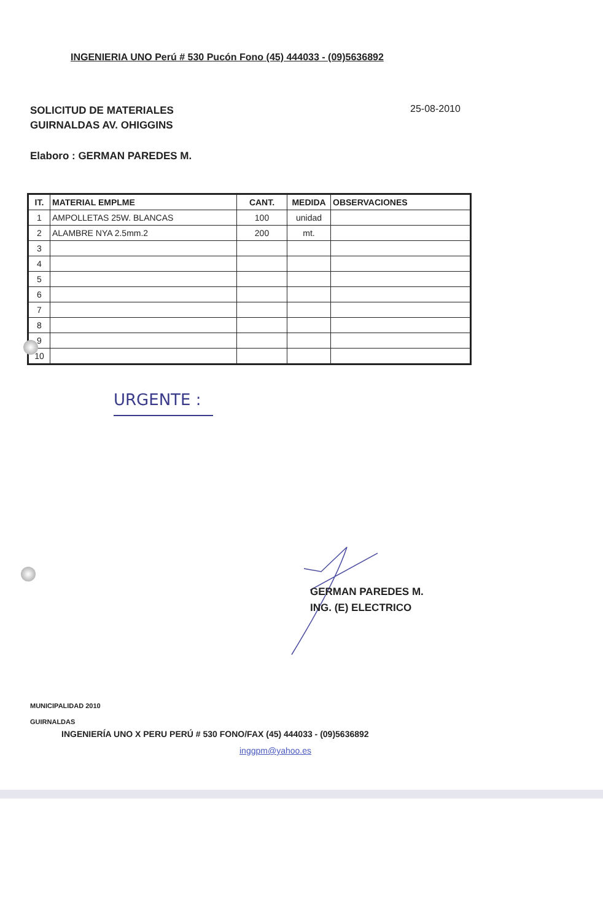INGENIERIA UNO Perú # 530 Pucón Fono (45) 444033 - (09)5636892
SOLICITUD DE MATERIALES
GUIRNALDAS AV. OHIGGINS
25-08-2010
Elaboro : GERMAN PAREDES M.
| IT. | MATERIAL EMPLME | CANT. | MEDIDA | OBSERVACIONES |
| --- | --- | --- | --- | --- |
| 1 | AMPOLLETAS 25W. BLANCAS | 100 | unidad | |
| 2 | ALAMBRE NYA 2.5mm.2 | 200 | mt. | |
| 3 | | | | |
| 4 | | | | |
| 5 | | | | |
| 6 | | | | |
| 7 | | | | |
| 8 | | | | |
| 9 | | | | |
| 10 | | | | |
URGENTE :
GERMAN PAREDES M.
ING. (E) ELECTRICO
MUNICIPALIDAD 2010
GUIRNALDAS
INGENIERÍA UNO X PERU PERÚ # 530 FONO/FAX (45) 444033 - (09)5636892
inggpm@yahoo.es